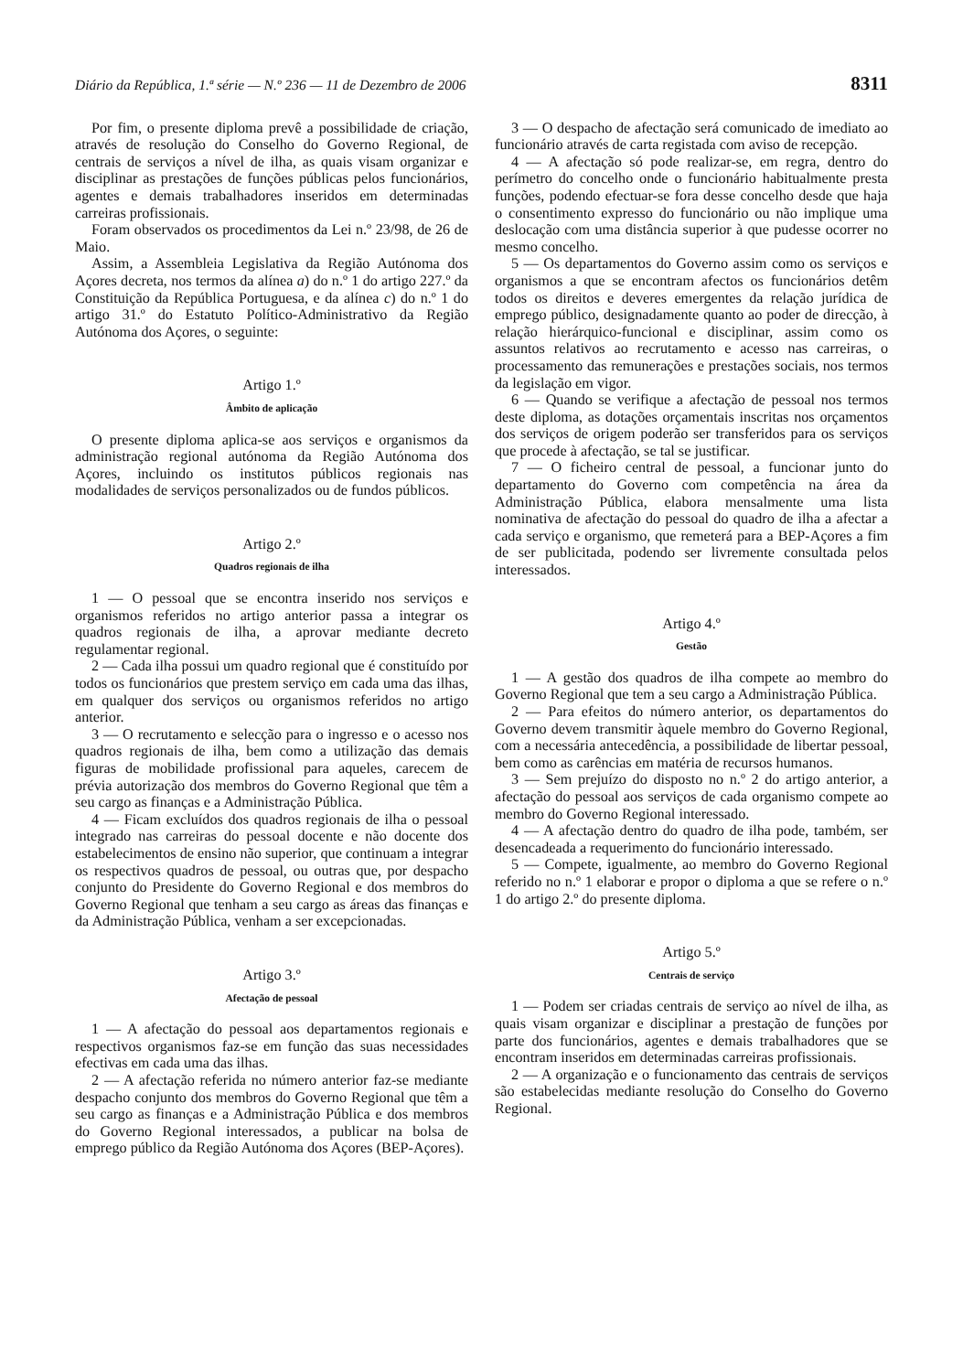Diário da República, 1.ª série — N.º 236 — 11 de Dezembro de 2006 8311
Por fim, o presente diploma prevê a possibilidade de criação, através de resolução do Conselho do Governo Regional, de centrais de serviços a nível de ilha, as quais visam organizar e disciplinar as prestações de funções públicas pelos funcionários, agentes e demais trabalhadores inseridos em determinadas carreiras profissionais.
Foram observados os procedimentos da Lei n.º 23/98, de 26 de Maio.
Assim, a Assembleia Legislativa da Região Autónoma dos Açores decreta, nos termos da alínea a) do n.º 1 do artigo 227.º da Constituição da República Portuguesa, e da alínea c) do n.º 1 do artigo 31.º do Estatuto Político-Administrativo da Região Autónoma dos Açores, o seguinte:
Artigo 1.º
Âmbito de aplicação
O presente diploma aplica-se aos serviços e organismos da administração regional autónoma da Região Autónoma dos Açores, incluindo os institutos públicos regionais nas modalidades de serviços personalizados ou de fundos públicos.
Artigo 2.º
Quadros regionais de ilha
1 — O pessoal que se encontra inserido nos serviços e organismos referidos no artigo anterior passa a integrar os quadros regionais de ilha, a aprovar mediante decreto regulamentar regional.
2 — Cada ilha possui um quadro regional que é constituído por todos os funcionários que prestem serviço em cada uma das ilhas, em qualquer dos serviços ou organismos referidos no artigo anterior.
3 — O recrutamento e selecção para o ingresso e o acesso nos quadros regionais de ilha, bem como a utilização das demais figuras de mobilidade profissional para aqueles, carecem de prévia autorização dos membros do Governo Regional que têm a seu cargo as finanças e a Administração Pública.
4 — Ficam excluídos dos quadros regionais de ilha o pessoal integrado nas carreiras do pessoal docente e não docente dos estabelecimentos de ensino não superior, que continuam a integrar os respectivos quadros de pessoal, ou outras que, por despacho conjunto do Presidente do Governo Regional e dos membros do Governo Regional que tenham a seu cargo as áreas das finanças e da Administração Pública, venham a ser excepcionadas.
Artigo 3.º
Afectação de pessoal
1 — A afectação do pessoal aos departamentos regionais e respectivos organismos faz-se em função das suas necessidades efectivas em cada uma das ilhas.
2 — A afectação referida no número anterior faz-se mediante despacho conjunto dos membros do Governo Regional que têm a seu cargo as finanças e a Administração Pública e dos membros do Governo Regional interessados, a publicar na bolsa de emprego público da Região Autónoma dos Açores (BEP-Açores).
3 — O despacho de afectação será comunicado de imediato ao funcionário através de carta registada com aviso de recepção.
4 — A afectação só pode realizar-se, em regra, dentro do perímetro do concelho onde o funcionário habitualmente presta funções, podendo efectuar-se fora desse concelho desde que haja o consentimento expresso do funcionário ou não implique uma deslocação com uma distância superior à que pudesse ocorrer no mesmo concelho.
5 — Os departamentos do Governo assim como os serviços e organismos a que se encontram afectos os funcionários detêm todos os direitos e deveres emergentes da relação jurídica de emprego público, designadamente quanto ao poder de direcção, à relação hierárquico-funcional e disciplinar, assim como os assuntos relativos ao recrutamento e acesso nas carreiras, o processamento das remunerações e prestações sociais, nos termos da legislação em vigor.
6 — Quando se verifique a afectação de pessoal nos termos deste diploma, as dotações orçamentais inscritas nos orçamentos dos serviços de origem poderão ser transferidos para os serviços que procede à afectação, se tal se justificar.
7 — O ficheiro central de pessoal, a funcionar junto do departamento do Governo com competência na área da Administração Pública, elabora mensalmente uma lista nominativa de afectação do pessoal do quadro de ilha a afectar a cada serviço e organismo, que remeterá para a BEP-Açores a fim de ser publicitada, podendo ser livremente consultada pelos interessados.
Artigo 4.º
Gestão
1 — A gestão dos quadros de ilha compete ao membro do Governo Regional que tem a seu cargo a Administração Pública.
2 — Para efeitos do número anterior, os departamentos do Governo devem transmitir àquele membro do Governo Regional, com a necessária antecedência, a possibilidade de libertar pessoal, bem como as carências em matéria de recursos humanos.
3 — Sem prejuízo do disposto no n.º 2 do artigo anterior, a afectação do pessoal aos serviços de cada organismo compete ao membro do Governo Regional interessado.
4 — A afectação dentro do quadro de ilha pode, também, ser desencadeada a requerimento do funcionário interessado.
5 — Compete, igualmente, ao membro do Governo Regional referido no n.º 1 elaborar e propor o diploma a que se refere o n.º 1 do artigo 2.º do presente diploma.
Artigo 5.º
Centrais de serviço
1 — Podem ser criadas centrais de serviço ao nível de ilha, as quais visam organizar e disciplinar a prestação de funções por parte dos funcionários, agentes e demais trabalhadores que se encontram inseridos em determinadas carreiras profissionais.
2 — A organização e o funcionamento das centrais de serviços são estabelecidas mediante resolução do Conselho do Governo Regional.